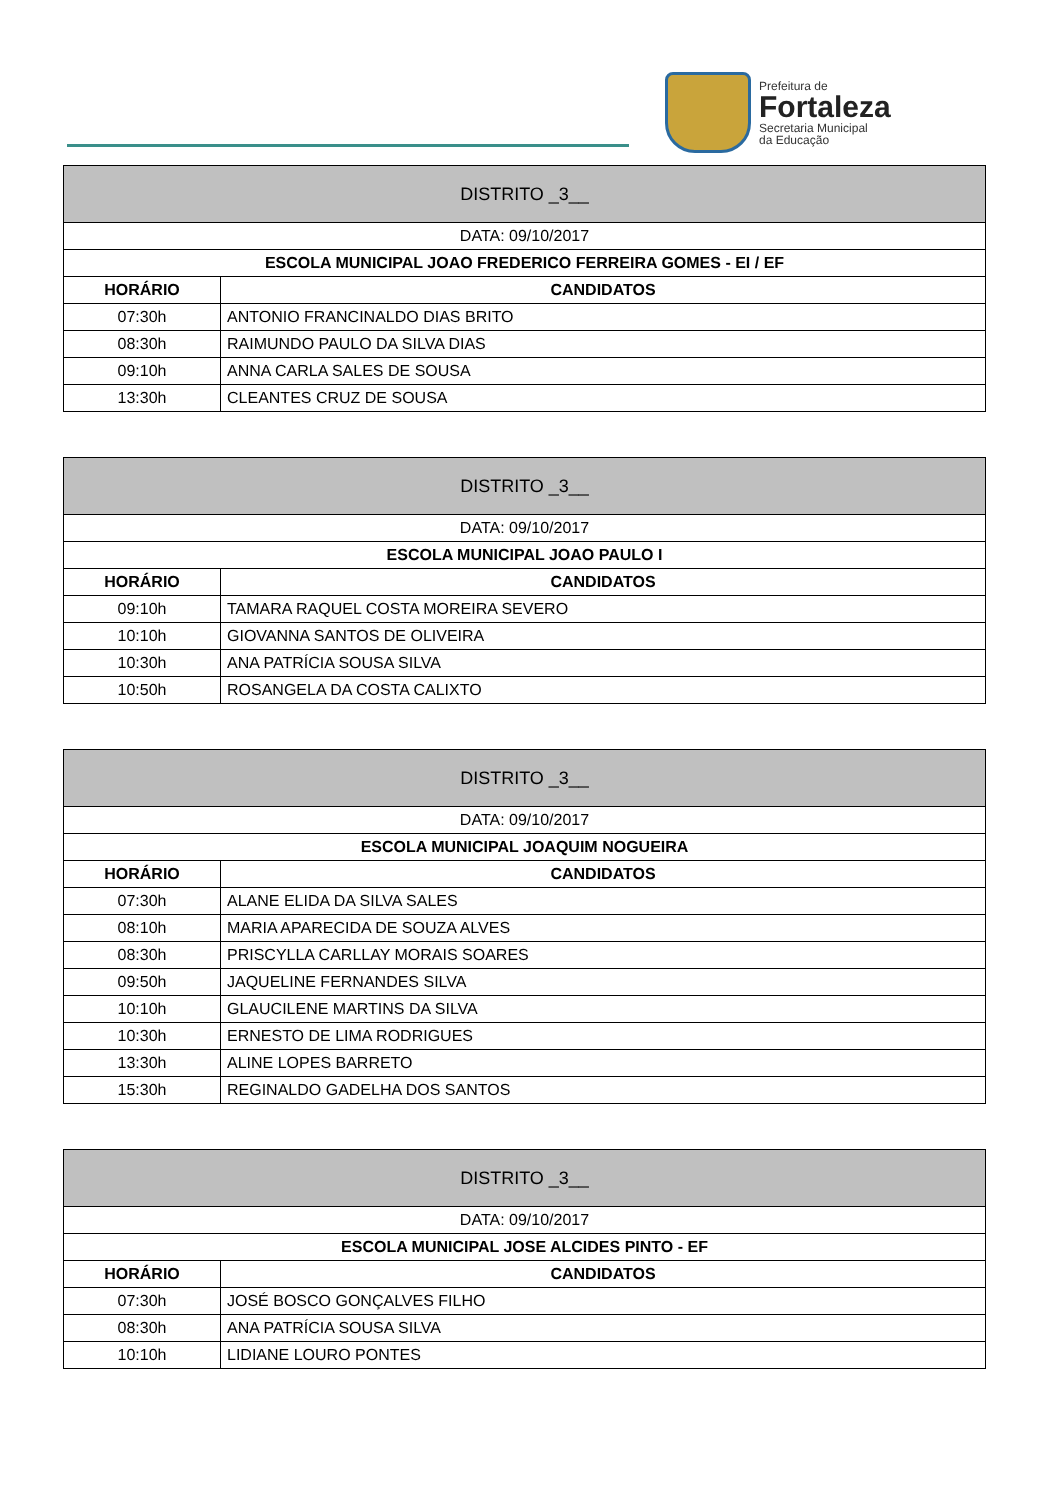Prefeitura de
Fortaleza
Secretaria Municipal
da Educação
| DISTRITO _3__ | |
| --- | --- |
| DATA: 09/10/2017 | |
| ESCOLA MUNICIPAL JOAO FREDERICO FERREIRA GOMES - EI / EF | |
| HORÁRIO | CANDIDATOS |
| 07:30h | ANTONIO FRANCINALDO DIAS BRITO |
| 08:30h | RAIMUNDO PAULO DA SILVA DIAS |
| 09:10h | ANNA CARLA SALES DE SOUSA |
| 13:30h | CLEANTES CRUZ DE SOUSA |
| DISTRITO _3__ | |
| --- | --- |
| DATA: 09/10/2017 | |
| ESCOLA MUNICIPAL JOAO PAULO I | |
| HORÁRIO | CANDIDATOS |
| 09:10h | TAMARA RAQUEL COSTA MOREIRA SEVERO |
| 10:10h | GIOVANNA SANTOS DE OLIVEIRA |
| 10:30h | ANA PATRÍCIA SOUSA SILVA |
| 10:50h | ROSANGELA DA COSTA CALIXTO |
| DISTRITO _3__ | |
| --- | --- |
| DATA: 09/10/2017 | |
| ESCOLA MUNICIPAL JOAQUIM NOGUEIRA | |
| HORÁRIO | CANDIDATOS |
| 07:30h | ALANE ELIDA DA SILVA SALES |
| 08:10h | MARIA APARECIDA DE SOUZA ALVES |
| 08:30h | PRISCYLLA CARLLAY MORAIS SOARES |
| 09:50h | JAQUELINE FERNANDES SILVA |
| 10:10h | GLAUCILENE MARTINS DA SILVA |
| 10:30h | ERNESTO DE LIMA RODRIGUES |
| 13:30h | ALINE LOPES BARRETO |
| 15:30h | REGINALDO GADELHA DOS SANTOS |
| DISTRITO _3__ | |
| --- | --- |
| DATA: 09/10/2017 | |
| ESCOLA MUNICIPAL JOSE ALCIDES PINTO - EF | |
| HORÁRIO | CANDIDATOS |
| 07:30h | JOSÉ BOSCO GONÇALVES FILHO |
| 08:30h | ANA PATRÍCIA SOUSA SILVA |
| 10:10h | LIDIANE LOURO PONTES |